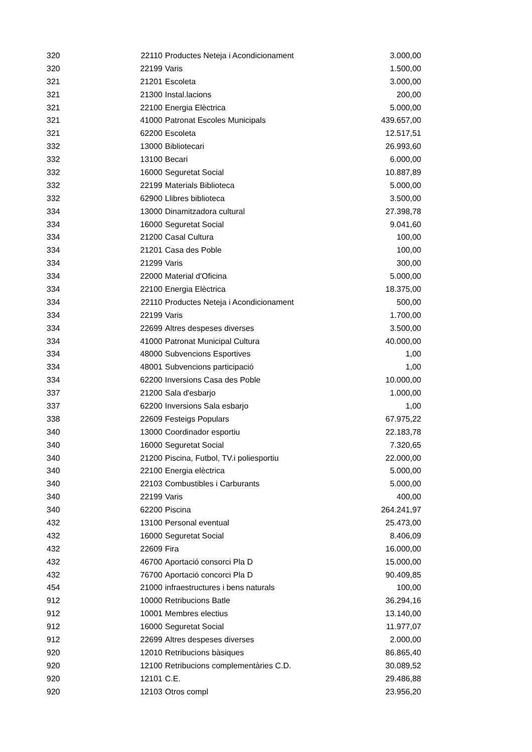| 320 | 22110 | Productes Neteja i Acondicionament | 3.000,00 |
| 320 | 22199 | Varis | 1.500,00 |
| 321 | 21201 | Escoleta | 3.000,00 |
| 321 | 21300 | Instal.lacions | 200,00 |
| 321 | 22100 | Energia Elèctrica | 5.000,00 |
| 321 | 41000 | Patronat Escoles Municipals | 439.657,00 |
| 321 | 62200 | Escoleta | 12.517,51 |
| 332 | 13000 | Bibliotecari | 26.993,60 |
| 332 | 13100 | Becari | 6.000,00 |
| 332 | 16000 | Seguretat Social | 10.887,89 |
| 332 | 22199 | Materials Biblioteca | 5.000,00 |
| 332 | 62900 | Llibres biblioteca | 3.500,00 |
| 334 | 13000 | Dinamitzadora cultural | 27.398,78 |
| 334 | 16000 | Seguretat Social | 9.041,60 |
| 334 | 21200 | Casal Cultura | 100,00 |
| 334 | 21201 | Casa des Poble | 100,00 |
| 334 | 21299 | Varis | 300,00 |
| 334 | 22000 | Material d'Oficina | 5.000,00 |
| 334 | 22100 | Energia Elèctrica | 18.375,00 |
| 334 | 22110 | Productes Neteja i Acondicionament | 500,00 |
| 334 | 22199 | Varis | 1.700,00 |
| 334 | 22699 | Altres despeses diverses | 3.500,00 |
| 334 | 41000 | Patronat Municipal Cultura | 40.000,00 |
| 334 | 48000 | Subvencions Esportives | 1,00 |
| 334 | 48001 | Subvencions participació | 1,00 |
| 334 | 62200 | Inversions Casa des Poble | 10.000,00 |
| 337 | 21200 | Sala d'esbarjo | 1.000,00 |
| 337 | 62200 | Inversions Sala esbarjo | 1,00 |
| 338 | 22609 | Festeigs Populars | 67.975,22 |
| 340 | 13000 | Coordinador esportiu | 22.183,78 |
| 340 | 16000 | Seguretat Social | 7.320,65 |
| 340 | 21200 | Piscina, Futbol, TV.i poliesportiu | 22.000,00 |
| 340 | 22100 | Energia elèctrica | 5.000,00 |
| 340 | 22103 | Combustibles i Carburants | 5.000,00 |
| 340 | 22199 | Varis | 400,00 |
| 340 | 62200 | Piscina | 264.241,97 |
| 432 | 13100 | Personal eventual | 25.473,00 |
| 432 | 16000 | Seguretat Social | 8.406,09 |
| 432 | 22609 | Fira | 16.000,00 |
| 432 | 46700 | Aportació consorci Pla D | 15.000,00 |
| 432 | 76700 | Aportació concorci Pla D | 90.409,85 |
| 454 | 21000 | infraestructures i bens naturals | 100,00 |
| 912 | 10000 | Retribucions Batle | 36.294,16 |
| 912 | 10001 | Membres electius | 13.140,00 |
| 912 | 16000 | Seguretat Social | 11.977,07 |
| 912 | 22699 | Altres despeses diverses | 2.000,00 |
| 920 | 12010 | Retribucions bàsiques | 86.865,40 |
| 920 | 12100 | Retribucions complementàries C.D. | 30.089,52 |
| 920 | 12101 | C.E. | 29.486,88 |
| 920 | 12103 | Otros compl | 23.956,20 |